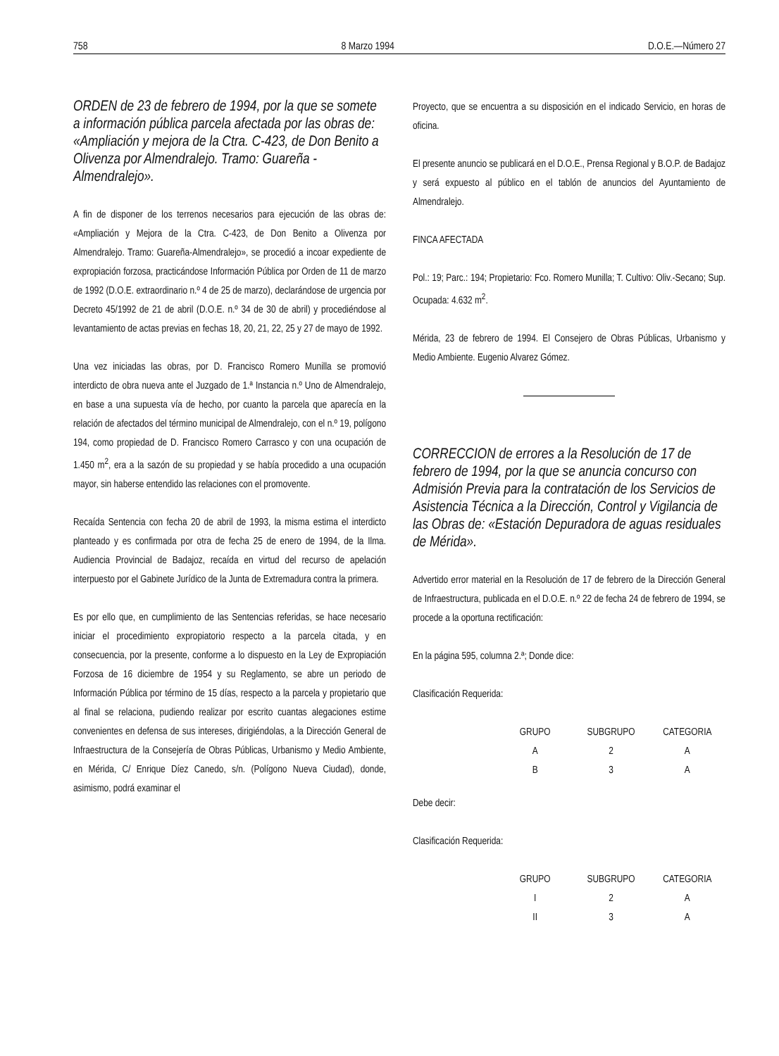758 8 Marzo 1994 D.O.E.—Número 27
ORDEN de 23 de febrero de 1994, por la que se somete a información pública parcela afectada por las obras de: «Ampliación y mejora de la Ctra. C-423, de Don Benito a Olivenza por Almendralejo. Tramo: Guareña - Almendralejo».
A fin de disponer de los terrenos necesarios para ejecución de las obras de: «Ampliación y Mejora de la Ctra. C-423, de Don Benito a Olivenza por Almendralejo. Tramo: Guareña-Almendralejo», se procedió a incoar expediente de expropiación forzosa, practicándose Información Pública por Orden de 11 de marzo de 1992 (D.O.E. extraordinario n.º 4 de 25 de marzo), declarándose de urgencia por Decreto 45/1992 de 21 de abril (D.O.E. n.º 34 de 30 de abril) y procediéndose al levantamiento de actas previas en fechas 18, 20, 21, 22, 25 y 27 de mayo de 1992.
Una vez iniciadas las obras, por D. Francisco Romero Munilla se promovió interdicto de obra nueva ante el Juzgado de 1.ª Instancia n.º Uno de Almendralejo, en base a una supuesta vía de hecho, por cuanto la parcela que aparecía en la relación de afectados del término municipal de Almendralejo, con el n.º 19, polígono 194, como propiedad de D. Francisco Romero Carrasco y con una ocupación de 1.450 m<sup>2</sup>, era a la sazón de su propiedad y se había procedido a una ocupación mayor, sin haberse entendido las relaciones con el promovente.
Recaída Sentencia con fecha 20 de abril de 1993, la misma estima el interdicto planteado y es confirmada por otra de fecha 25 de enero de 1994, de la Ilma. Audiencia Provincial de Badajoz, recaída en virtud del recurso de apelación interpuesto por el Gabinete Jurídico de la Junta de Extremadura contra la primera.
Es por ello que, en cumplimiento de las Sentencias referidas, se hace necesario iniciar el procedimiento expropiatorio respecto a la parcela citada, y en consecuencia, por la presente, conforme a lo dispuesto en la Ley de Expropiación Forzosa de 16 diciembre de 1954 y su Reglamento, se abre un periodo de Información Pública por término de 15 días, respecto a la parcela y propietario que al final se relaciona, pudiendo realizar por escrito cuantas alegaciones estime convenientes en defensa de sus intereses, dirigiéndolas, a la Dirección General de Infraestructura de la Consejería de Obras Públicas, Urbanismo y Medio Ambiente, en Mérida, C/ Enrique Díez Canedo, s/n. (Polígono Nueva Ciudad), donde, asimismo, podrá examinar el
Proyecto, que se encuentra a su disposición en el indicado Servicio, en horas de oficina.
El presente anuncio se publicará en el D.O.E., Prensa Regional y B.O.P. de Badajoz y será expuesto al público en el tablón de anuncios del Ayuntamiento de Almendralejo.
FINCA AFECTADA
Pol.: 19; Parc.: 194; Propietario: Fco. Romero Munilla; T. Cultivo: Oliv.-Secano; Sup. Ocupada: 4.632 m<sup>2</sup>.
Mérida, 23 de febrero de 1994. El Consejero de Obras Públicas, Urbanismo y Medio Ambiente. Eugenio Alvarez Gómez.
CORRECCION de errores a la Resolución de 17 de febrero de 1994, por la que se anuncia concurso con Admisión Previa para la contratación de los Servicios de Asistencia Técnica a la Dirección, Control y Vigilancia de las Obras de: «Estación Depuradora de aguas residuales de Mérida».
Advertido error material en la Resolución de 17 de febrero de la Dirección General de Infraestructura, publicada en el D.O.E. n.º 22 de fecha 24 de febrero de 1994, se procede a la oportuna rectificación:
En la página 595, columna 2.ª; Donde dice:
Clasificación Requerida:
| GRUPO | SUBGRUPO | CATEGORIA |
| --- | --- | --- |
| A | 2 | A |
| B | 3 | A |
Debe decir:
Clasificación Requerida:
| GRUPO | SUBGRUPO | CATEGORIA |
| --- | --- | --- |
| I | 2 | A |
| II | 3 | A |